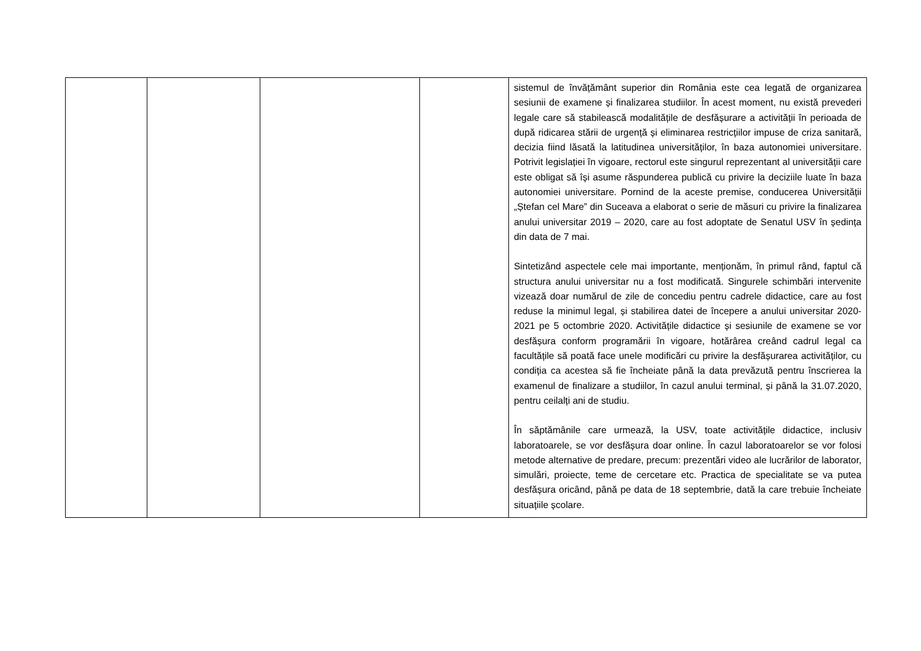| | | | | sistemul de învățământ superior din România este cea legată de organizarea sesiunii de examene și finalizarea studiilor. În acest moment, nu există prevederi legale care să stabilească modalitățile de desfășurare a activității în perioada de după ridicarea stării de urgență și eliminarea restricțiilor impuse de criza sanitară, decizia fiind lăsată la latitudinea universităților, în baza autonomiei universitare. Potrivit legislației în vigoare, rectorul este singurul reprezentant al universității care este obligat să își asume răspunderea publică cu privire la deciziile luate în baza autonomiei universitare. Pornind de la aceste premise, conducerea Universității „Ștefan cel Mare” din Suceava a elaborat o serie de măsuri cu privire la finalizarea anului universitar 2019 – 2020, care au fost adoptate de Senatul USV în ședința din data de 7 mai. Sintetizând aspectele cele mai importante, menționăm, în primul rând, faptul că structura anului universitar nu a fost modificată. Singurele schimbări intervenite vizează doar numărul de zile de concediu pentru cadrele didactice, care au fost reduse la minimul legal, și stabilirea datei de începere a anului universitar 2020-2021 pe 5 octombrie 2020. Activitățile didactice și sesiunile de examene se vor desfășura conform programării în vigoare, hotărârea creând cadrul legal ca facultățile să poată face unele modificări cu privire la desfășurarea activităților, cu condiția ca acestea să fie încheiate până la data prevăzută pentru înscrierea la examenul de finalizare a studiilor, în cazul anului terminal, și până la 31.07.2020, pentru ceilalți ani de studiu. În săptămânile care urmează, la USV, toate activitățile didactice, inclusiv laboratoarele, se vor desfășura doar online. În cazul laboratoarelor se vor folosi metode alternative de predare, precum: prezentări video ale lucrărilor de laborator, simulări, proiecte, teme de cercetare etc. Practica de specialitate se va putea desfășura oricând, până pe data de 18 septembrie, dată la care trebuie încheiate situațiile școlare. |